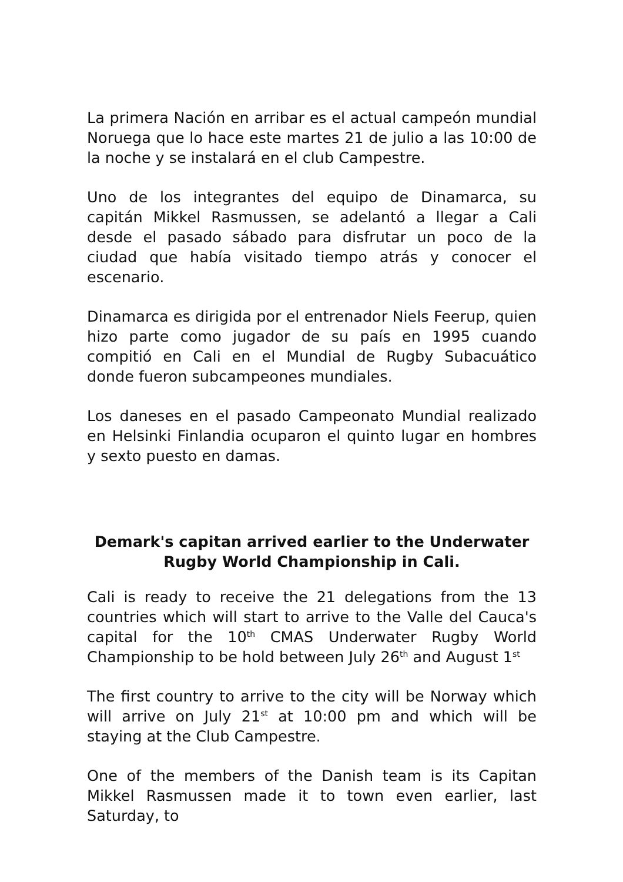La primera Nación en arribar es el actual campeón mundial Noruega que lo hace este martes 21 de julio a las 10:00 de la noche y se instalará en el club Campestre.
Uno de los integrantes del equipo de Dinamarca, su capitán Mikkel Rasmussen, se adelantó a llegar a Cali desde el pasado sábado para disfrutar un poco de la ciudad que había visitado tiempo atrás y conocer el escenario.
Dinamarca es dirigida por el entrenador Niels Feerup, quien hizo parte como jugador de su país en 1995 cuando compitió en Cali en el Mundial de Rugby Subacuático donde fueron subcampeones mundiales.
Los daneses en el pasado Campeonato Mundial realizado en Helsinki Finlandia ocuparon el quinto lugar en hombres y sexto puesto en damas.
Demark's capitan arrived earlier to the Underwater Rugby World Championship in Cali.
Cali is ready to receive the 21 delegations from the 13 countries which will start to arrive to the Valle del Cauca's capital for the 10<sup>th</sup> CMAS Underwater Rugby World Championship to be hold between July 26<sup>th</sup> and August 1<sup>st</sup>
The first country to arrive to the city will be Norway which will arrive on July 21<sup>st</sup> at 10:00 pm and which will be staying at the Club Campestre.
One of the members of the Danish team is its Capitan Mikkel Rasmussen made it to town even earlier, last Saturday, to